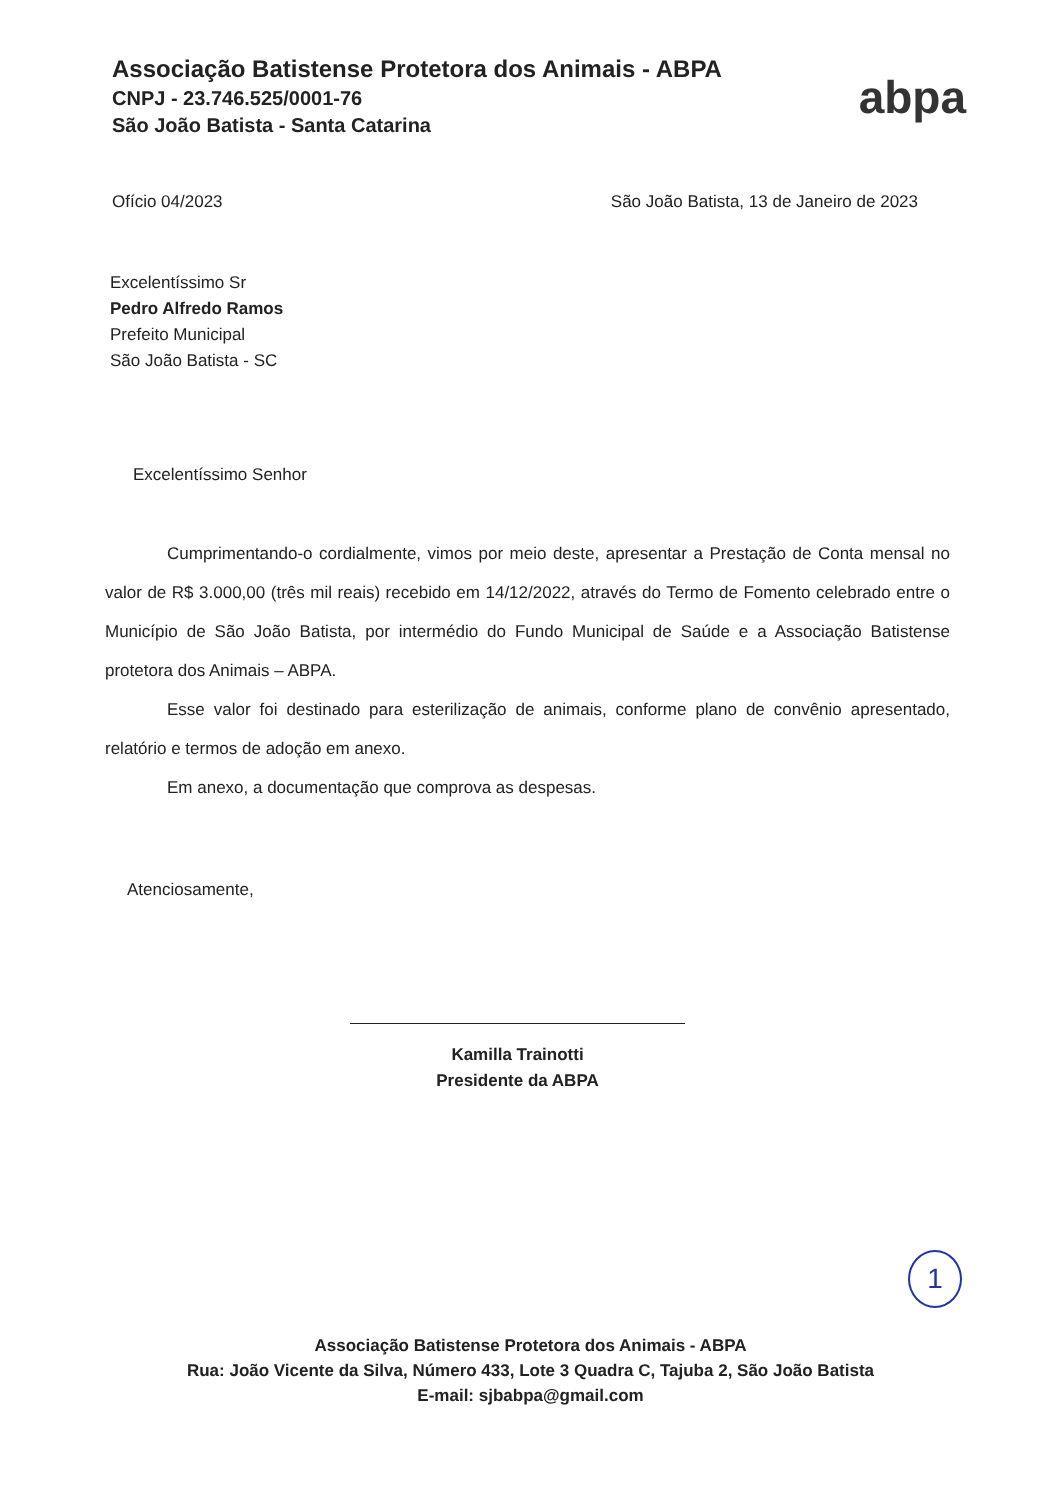Associação Batistense Protetora dos Animais - ABPA
CNPJ - 23.746.525/0001-76
São João Batista - Santa Catarina
abpa
Ofício 04/2023 São João Batista, 13 de Janeiro de 2023
Excelentíssimo Sr
Pedro Alfredo Ramos
Prefeito Municipal
São João Batista - SC
Excelentíssimo Senhor
Cumprimentando-o cordialmente, vimos por meio deste, apresentar a Prestação de Conta mensal no valor de R$ 3.000,00 (três mil reais) recebido em 14/12/2022, através do Termo de Fomento celebrado entre o Município de São João Batista, por intermédio do Fundo Municipal de Saúde e a Associação Batistense protetora dos Animais – ABPA.
Esse valor foi destinado para esterilização de animais, conforme plano de convênio apresentado, relatório e termos de adoção em anexo.
Em anexo, a documentação que comprova as despesas.
Atenciosamente,
Kamilla Trainotti
Presidente da ABPA
1
Associação Batistense Protetora dos Animais - ABPA
Rua: João Vicente da Silva, Número 433, Lote 3 Quadra C, Tajuba 2, São João Batista
E-mail: sjbabpa@gmail.com